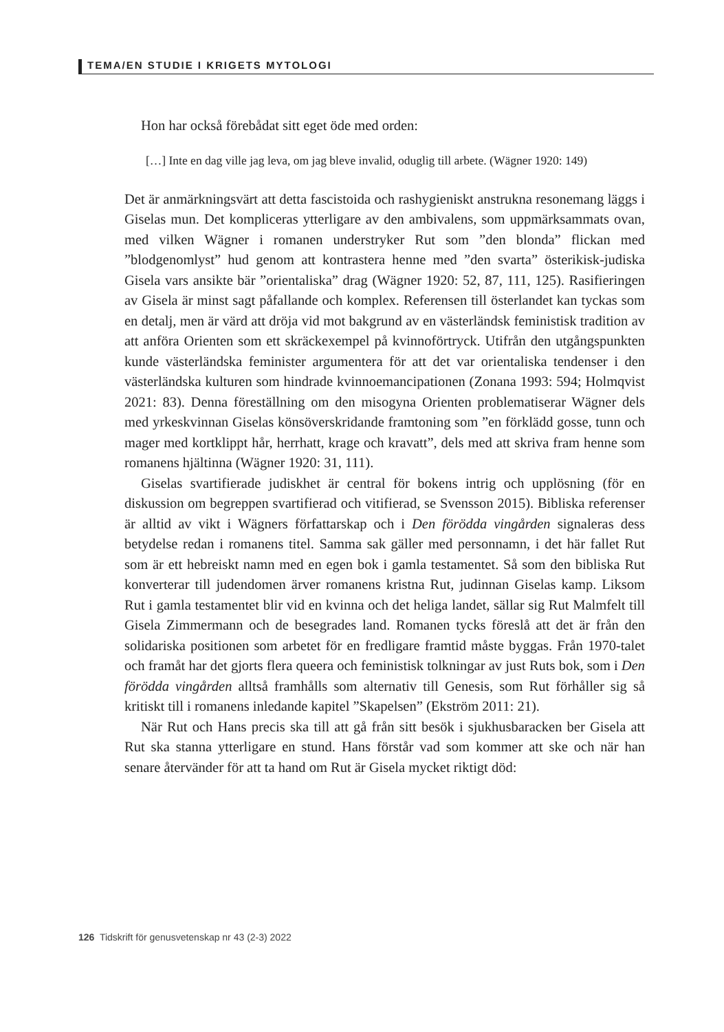TEMA/EN STUDIE I KRIGETS MYTOLOGI
Hon har också förebådat sitt eget öde med orden:
[…] Inte en dag ville jag leva, om jag bleve invalid, oduglig till arbete. (Wägner 1920: 149)
Det är anmärkningsvärt att detta fascistoida och rashygieniskt anstrukna resonemang läggs i Giselas mun. Det kompliceras ytterligare av den ambivalens, som uppmärksammats ovan, med vilken Wägner i romanen understryker Rut som ”den blonda” flickan med ”blodgenomlyst” hud genom att kontrastera henne med ”den svarta” österikisk-judiska Gisela vars ansikte bär ”orientaliska” drag (Wägner 1920: 52, 87, 111, 125). Rasifieringen av Gisela är minst sagt påfallande och komplex. Referensen till österlandet kan tyckas som en detalj, men är värd att dröja vid mot bakgrund av en västerländsk feministisk tradition av att anföra Orienten som ett skräckexempel på kvinnoförtryck. Utifrån den utgångspunkten kunde västerländska feminister argumentera för att det var orientaliska tendenser i den västerländska kulturen som hindrade kvinnoemancipationen (Zonana 1993: 594; Holmqvist 2021: 83). Denna föreställning om den misogyna Orienten problematiserar Wägner dels med yrkeskvinnan Giselas könsöverskridande framtoning som ”en förklädd gosse, tunn och mager med kortklippt hår, herrhatt, krage och kravatt”, dels med att skriva fram henne som romanens hjältinna (Wägner 1920: 31, 111).
Giselas svartifierade judiskhet är central för bokens intrig och upplösning (för en diskussion om begreppen svartifierad och vitifierad, se Svensson 2015). Bibliska referenser är alltid av vikt i Wägners författarskap och i Den förödda vingården signaleras dess betydelse redan i romanens titel. Samma sak gäller med personnamn, i det här fallet Rut som är ett hebreiskt namn med en egen bok i gamla testamentet. Så som den bibliska Rut konverterar till judendomen ärver romanens kristna Rut, judinnan Giselas kamp. Liksom Rut i gamla testamentet blir vid en kvinna och det heliga landet, sällar sig Rut Malmfelt till Gisela Zimmermann och de besegrades land. Romanen tycks föreslå att det är från den solidariska positionen som arbetet för en fredligare framtid måste byggas. Från 1970-talet och framåt har det gjorts flera queera och feministisk tolkningar av just Ruts bok, som i Den förödda vingården alltså framhålls som alternativ till Genesis, som Rut förhåller sig så kritiskt till i romanens inledande kapitel ”Skapelsen” (Ekström 2011: 21).
När Rut och Hans precis ska till att gå från sitt besök i sjukhusbaracken ber Gisela att Rut ska stanna ytterligare en stund. Hans förstår vad som kommer att ske och när han senare återvänder för att ta hand om Rut är Gisela mycket riktigt död:
126 Tidskrift för genusvetenskap nr 43 (2-3) 2022